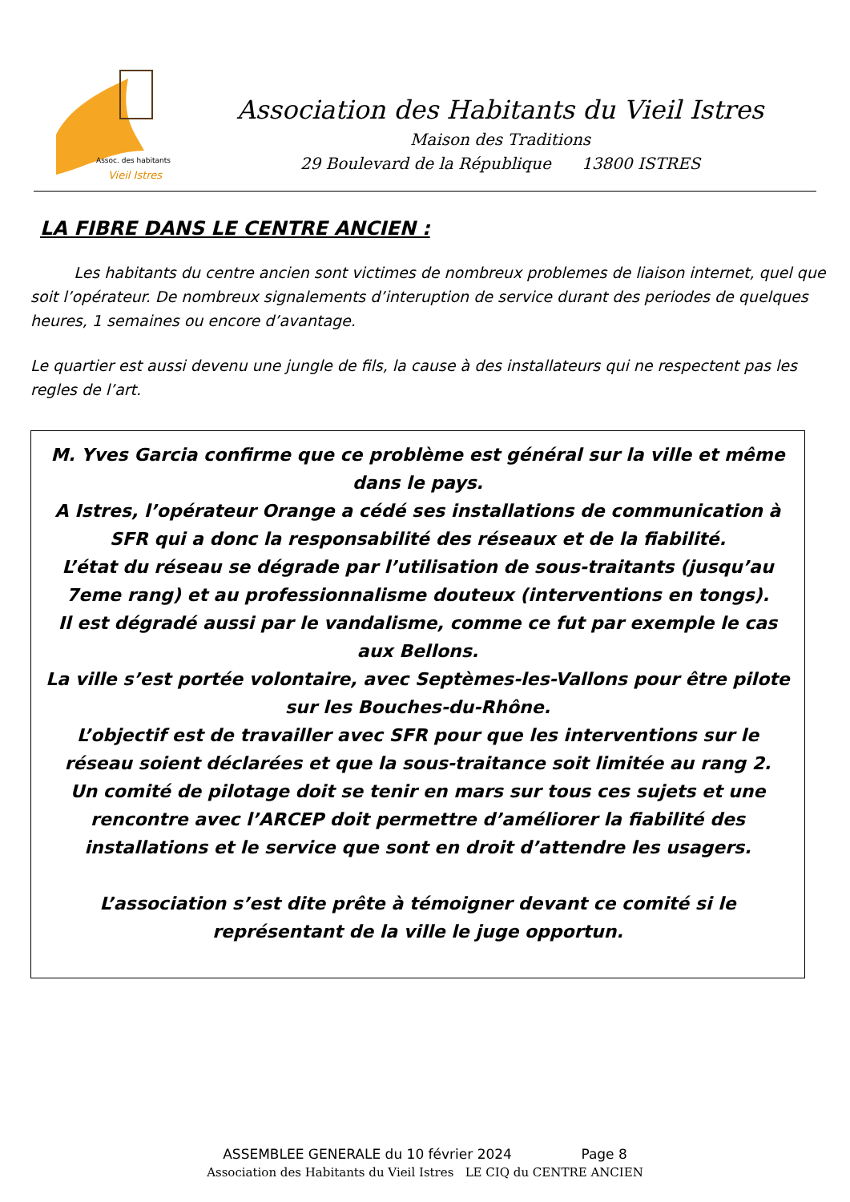Assoc. des habitants
Vieil Istres
Association des Habitants du Vieil Istres
Maison des Traditions
29 Boulevard de la République 13800 ISTRES
LA FIBRE DANS LE CENTRE ANCIEN :
Les habitants du centre ancien sont victimes de nombreux problemes de liaison internet, quel que soit l’opérateur. De nombreux signalements d’interuption de service durant des periodes de quelques heures, 1 semaines ou encore d’avantage.
Le quartier est aussi devenu une jungle de fils, la cause à des installateurs qui ne respectent pas les regles de l’art.
M. Yves Garcia confirme que ce problème est général sur la ville et même dans le pays.
A Istres, l’opérateur Orange a cédé ses installations de communication à SFR qui a donc la responsabilité des réseaux et de la fiabilité.
L’état du réseau se dégrade par l’utilisation de sous-traitants (jusqu’au 7eme rang) et au professionnalisme douteux (interventions en tongs).
Il est dégradé aussi par le vandalisme, comme ce fut par exemple le cas aux Bellons.
La ville s’est portée volontaire, avec Septèmes-les-Vallons pour être pilote sur les Bouches-du-Rhône.
L’objectif est de travailler avec SFR pour que les interventions sur le réseau soient déclarées et que la sous-traitance soit limitée au rang 2.
Un comité de pilotage doit se tenir en mars sur tous ces sujets et une rencontre avec l’ARCEP doit permettre d’améliorer la fiabilité des installations et le service que sont en droit d’attendre les usagers.
L’association s’est dite prête à témoigner devant ce comité si le représentant de la ville le juge opportun.
ASSEMBLEE GENERALE du 10 février 2024 Page 8
Association des Habitants du Vieil Istres LE CIQ du CENTRE ANCIEN